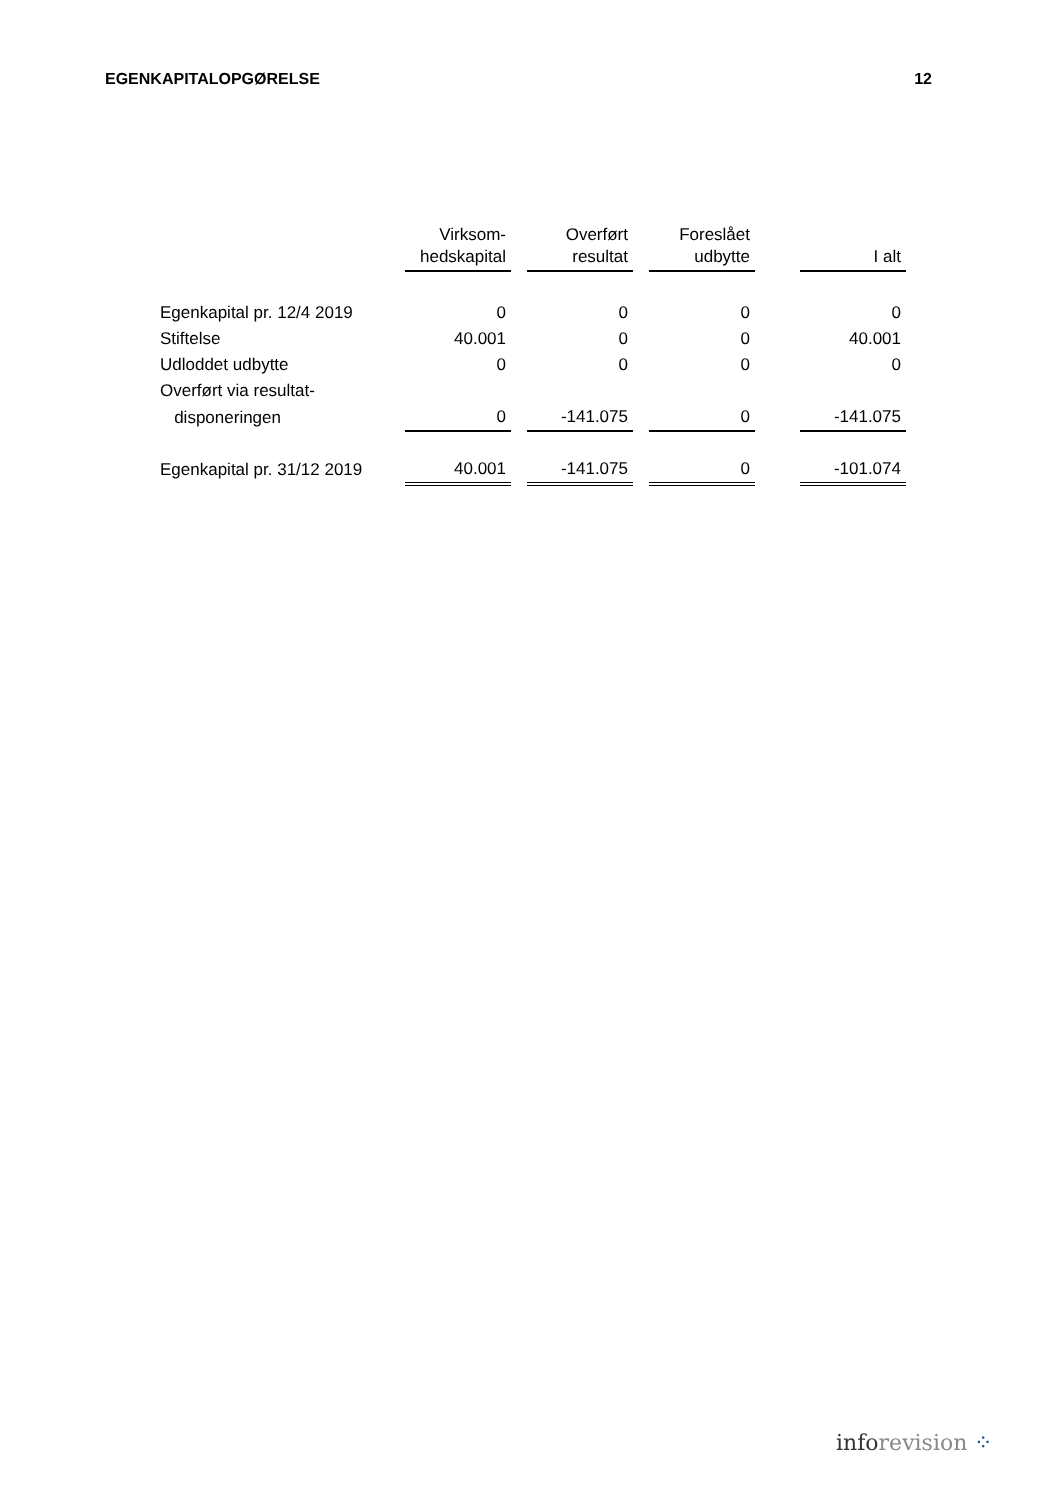EGENKAPITALOPGØRELSE 12
| | Virksom- hedskapital | | Overført resultat | | Foreslået udbytte | | I alt |
| Egenkapital pr. 12/4 2019 | 0 | | 0 | | 0 | | 0 |
| Stiftelse | 40.001 | | 0 | | 0 | | 40.001 |
| Udloddet udbytte | 0 | | 0 | | 0 | | 0 |
| Overført via resultat- | | | | | | | |
| disponeringen | 0 | | -141.075 | | 0 | | -141.075 |
| Egenkapital pr. 31/12 2019 | 40.001 | | -141.075 | | 0 | | -101.074 |
inforevision ⁘